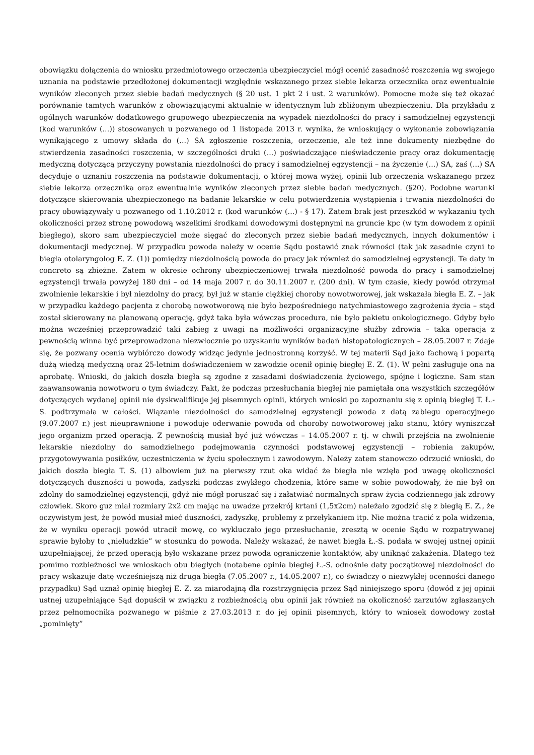obowiązku dołączenia do wniosku przedmiotowego orzeczenia ubezpieczyciel mógł ocenić zasadność roszczenia wg swojego uznania na podstawie przedłożonej dokumentacji względnie wskazanego przez siebie lekarza orzecznika oraz ewentualnie wyników zleconych przez siebie badań medycznych (§ 20 ust. 1 pkt 2 i ust. 2 warunków). Pomocne może się też okazać porównanie tamtych warunków z obowiązującymi aktualnie w identycznym lub zbliżonym ubezpieczeniu. Dla przykładu z ogólnych warunków dodatkowego grupowego ubezpieczenia na wypadek niezdolności do pracy i samodzielnej egzystencji (kod warunków (...)) stosowanych u pozwanego od 1 listopada 2013 r. wynika, że wnioskujący o wykonanie zobowiązania wynikającego z umowy składa do (...) SA zgłoszenie roszczenia, orzeczenie, ale też inne dokumenty niezbędne do stwierdzenia zasadności roszczenia, w szczególności druki (...) poświadczające nieświadczenie pracy oraz dokumentację medyczną dotyczącą przyczyny powstania niezdolności do pracy i samodzielnej egzystencji – na życzenie (...) SA, zaś (...) SA decyduje o uznaniu roszczenia na podstawie dokumentacji, o której mowa wyżej, opinii lub orzeczenia wskazanego przez siebie lekarza orzecznika oraz ewentualnie wyników zleconych przez siebie badań medycznych. (§20). Podobne warunki dotyczące skierowania ubezpieczonego na badanie lekarskie w celu potwierdzenia wystąpienia i trwania niezdolności do pracy obowiązywały u pozwanego od 1.10.2012 r. (kod warunków (...) - § 17). Zatem brak jest przeszkód w wykazaniu tych okoliczności przez stronę powodową wszelkimi środkami dowodowymi dostępnymi na gruncie kpc (w tym dowodem z opinii biegłego), skoro sam ubezpieczyciel może sięgać do zleconych przez siebie badań medycznych, innych dokumentów i dokumentacji medycznej. W przypadku powoda należy w ocenie Sądu postawić znak równości (tak jak zasadnie czyni to biegła otolaryngolog E. Z. (1)) pomiędzy niezdolnością powoda do pracy jak również do samodzielnej egzystencji. Te daty in concreto są zbieżne. Zatem w okresie ochrony ubezpieczeniowej trwała niezdolność powoda do pracy i samodzielnej egzystencji trwała powyżej 180 dni – od 14 maja 2007 r. do 30.11.2007 r. (200 dni). W tym czasie, kiedy powód otrzymał zwolnienie lekarskie i był niezdolny do pracy, był już w stanie ciężkiej choroby nowotworowej, jak wskazała biegła E. Z. – jak w przypadku każdego pacjenta z chorobą nowotworową nie było bezpośredniego natychmiastowego zagrożenia życia – stąd został skierowany na planowaną operację, gdyż taka była wówczas procedura, nie było pakietu onkologicznego. Gdyby było można wcześniej przeprowadzić taki zabieg z uwagi na możliwości organizacyjne służby zdrowia – taka operacja z pewnością winna być przeprowadzona niezwłocznie po uzyskaniu wyników badań histopatologicznych – 28.05.2007 r. Zdaje się, że pozwany ocenia wybiórczo dowody widząc jedynie jednostronną korzyść. W tej materii Sąd jako fachową i popartą dużą wiedzą medyczną oraz 25-letnim doświadczeniem w zawodzie ocenił opinię biegłej E. Z. (1). W pełni zasługuje ona na aprobatę. Wnioski, do jakich doszła biegła są zgodne z zasadami doświadczenia życiowego, spójne i logiczne. Sam stan zaawansowania nowotworu o tym świadczy. Fakt, że podczas przesłuchania biegłej nie pamiętała ona wszystkich szczegółów dotyczących wydanej opinii nie dyskwalifikuje jej pisemnych opinii, których wnioski po zapoznaniu się z opinią biegłej T. Ł.-S. podtrzymała w całości. Wiązanie niezdolności do samodzielnej egzystencji powoda z datą zabiegu operacyjnego (9.07.2007 r.) jest nieuprawnione i powoduje oderwanie powoda od choroby nowotworowej jako stanu, który wyniszczał jego organizm przed operacją. Z pewnością musiał być już wówczas – 14.05.2007 r. tj. w chwili przejścia na zwolnienie lekarskie niezdolny do samodzielnego podejmowania czynności podstawowej egzystencji – robienia zakupów, przygotowywania posiłków, uczestniczenia w życiu społecznym i zawodowym. Należy zatem stanowczo odrzucić wnioski, do jakich doszła biegła T. S. (1) albowiem już na pierwszy rzut oka widać że biegła nie wzięła pod uwagę okoliczności dotyczących duszności u powoda, zadyszki podczas zwykłego chodzenia, które same w sobie powodowały, że nie był on zdolny do samodzielnej egzystencji, gdyż nie mógł poruszać się i załatwiać normalnych spraw życia codziennego jak zdrowy człowiek. Skoro guz miał rozmiary 2x2 cm mając na uwadze przekrój krtani (1,5x2cm) należało zgodzić się z biegłą E. Z., że oczywistym jest, że powód musiał mieć duszności, zadyszkę, problemy z przełykaniem itp. Nie można tracić z pola widzenia, że w wyniku operacji powód utracił mowę, co wykluczało jego przesłuchanie, zresztą w ocenie Sądu w rozpatrywanej sprawie byłoby to „nieludzkie” w stosunku do powoda. Należy wskazać, że nawet biegła Ł.-S. podała w swojej ustnej opinii uzupełniającej, że przed operacją było wskazane przez powoda ograniczenie kontaktów, aby uniknąć zakażenia. Dlatego też pomimo rozbieżności we wnioskach obu biegłych (notabene opinia biegłej Ł.-S. odnośnie daty początkowej niezdolności do pracy wskazuje datę wcześniejszą niż druga biegła (7.05.2007 r., 14.05.2007 r.), co świadczy o niezwykłej ocenności danego przypadku) Sąd uznał opinię biegłej E. Z. za miarodajną dla rozstrzygnięcia przez Sąd niniejszego sporu (dowód z jej opinii ustnej uzupełniające Sąd dopuścił w związku z rozbieżnością obu opinii jak również na okoliczność zarzutów zgłaszanych przez pełnomocnika pozwanego w piśmie z 27.03.2013 r. do jej opinii pisemnych, który to wniosek dowodowy został „pominięty”